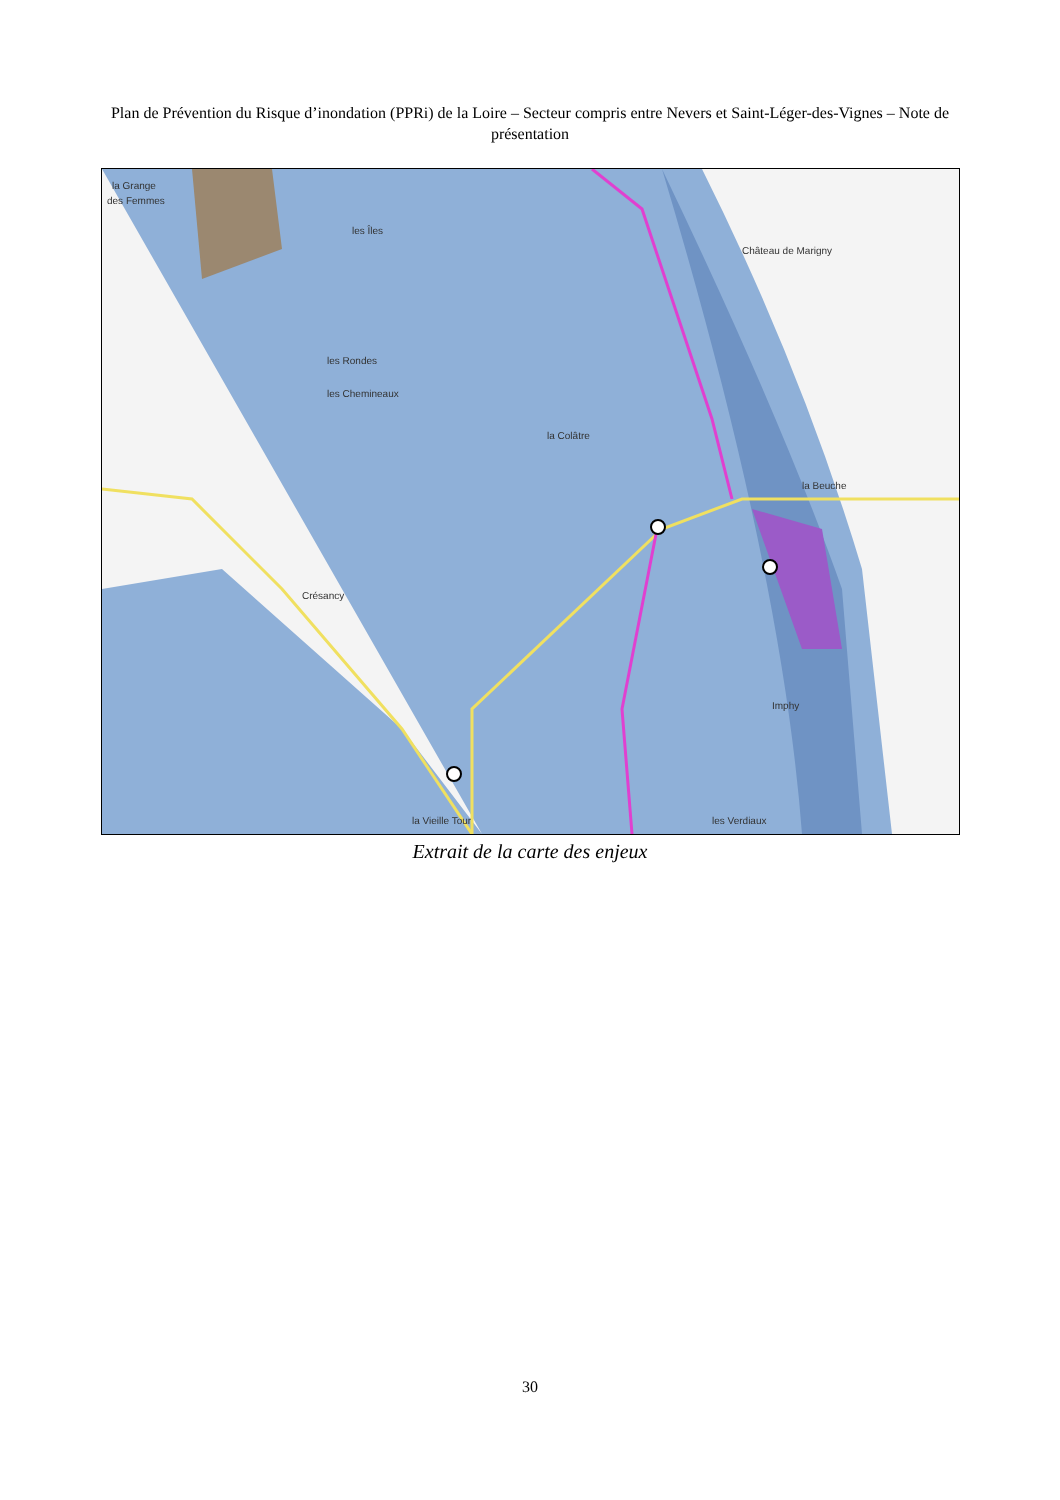Plan de Prévention du Risque d’inondation (PPRi) de la Loire – Secteur compris entre Nevers et Saint-Léger-des-Vignes – Note de présentation
la Grange
des Femmes
les Îles
les Rondes
les Chemineaux
la Colâtre
Crésancy
Imphy
Château de Marigny
la Beuche
la Vieille Tour
les Verdiaux
Extrait de la carte des enjeux
30